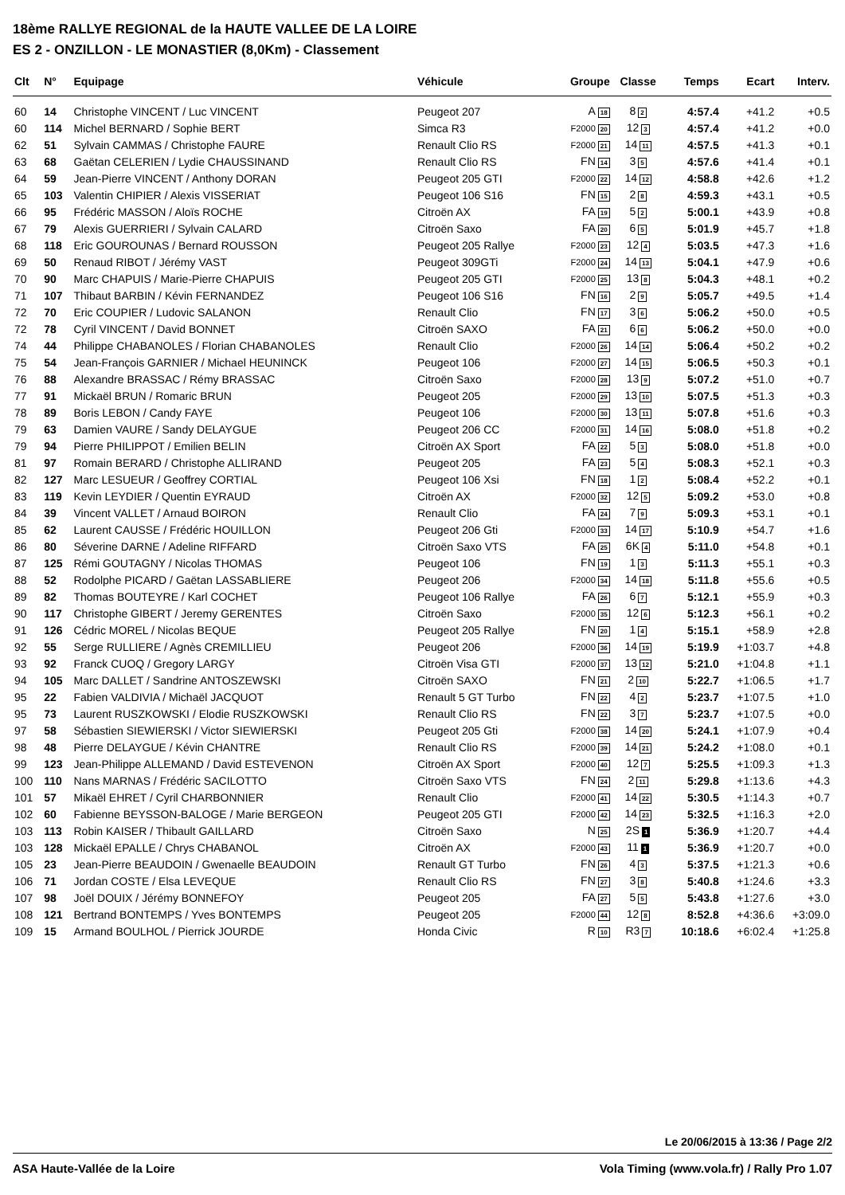18ème RALLYE REGIONAL de la HAUTE VALLEE DE LA LOIRE
ES 2 - ONZILLON - LE MONASTIER (8,0Km) - Classement
| Clt | N° | Equipage | Véhicule | Groupe | Classe | Temps | Ecart | Interv. |
| --- | --- | --- | --- | --- | --- | --- | --- | --- |
| 60 | 14 | Christophe VINCENT / Luc VINCENT | Peugeot 207 | A 18 | 8 2 | 4:57.4 | +41.2 | +0.5 |
| 60 | 114 | Michel BERNARD / Sophie BERT | Simca R3 | F2000 20 | 12 3 | 4:57.4 | +41.2 | +0.0 |
| 62 | 51 | Sylvain CAMMAS / Christophe FAURE | Renault Clio RS | F2000 21 | 14 11 | 4:57.5 | +41.3 | +0.1 |
| 63 | 68 | Gaëtan CELERIEN / Lydie CHAUSSINAND | Renault Clio RS | FN 14 | 3 5 | 4:57.6 | +41.4 | +0.1 |
| 64 | 59 | Jean-Pierre VINCENT / Anthony DORAN | Peugeot 205 GTI | F2000 22 | 14 12 | 4:58.8 | +42.6 | +1.2 |
| 65 | 103 | Valentin CHIPIER / Alexis VISSERIAT | Peugeot 106 S16 | FN 15 | 2 8 | 4:59.3 | +43.1 | +0.5 |
| 66 | 95 | Frédéric MASSON / Aloïs ROCHE | Citroën AX | FA 19 | 5 2 | 5:00.1 | +43.9 | +0.8 |
| 67 | 79 | Alexis GUERRIERI / Sylvain CALARD | Citroën Saxo | FA 20 | 6 5 | 5:01.9 | +45.7 | +1.8 |
| 68 | 118 | Eric GOUROUNAS / Bernard ROUSSON | Peugeot 205 Rallye | F2000 23 | 12 4 | 5:03.5 | +47.3 | +1.6 |
| 69 | 50 | Renaud RIBOT / Jérémy VAST | Peugeot 309GTi | F2000 24 | 14 13 | 5:04.1 | +47.9 | +0.6 |
| 70 | 90 | Marc CHAPUIS / Marie-Pierre CHAPUIS | Peugeot 205 GTI | F2000 25 | 13 8 | 5:04.3 | +48.1 | +0.2 |
| 71 | 107 | Thibaut BARBIN / Kévin FERNANDEZ | Peugeot 106 S16 | FN 16 | 2 9 | 5:05.7 | +49.5 | +1.4 |
| 72 | 70 | Eric COUPIER / Ludovic SALANON | Renault Clio | FN 17 | 3 6 | 5:06.2 | +50.0 | +0.5 |
| 72 | 78 | Cyril VINCENT / David BONNET | Citroën SAXO | FA 21 | 6 6 | 5:06.2 | +50.0 | +0.0 |
| 74 | 44 | Philippe CHABANOLES / Florian CHABANOLES | Renault Clio | F2000 26 | 14 14 | 5:06.4 | +50.2 | +0.2 |
| 75 | 54 | Jean-François GARNIER / Michael HEUNINCK | Peugeot 106 | F2000 27 | 14 15 | 5:06.5 | +50.3 | +0.1 |
| 76 | 88 | Alexandre BRASSAC / Rémy BRASSAC | Citroën Saxo | F2000 28 | 13 9 | 5:07.2 | +51.0 | +0.7 |
| 77 | 91 | Mickaël BRUN / Romaric BRUN | Peugeot 205 | F2000 29 | 13 10 | 5:07.5 | +51.3 | +0.3 |
| 78 | 89 | Boris LEBON / Candy FAYE | Peugeot 106 | F2000 30 | 13 11 | 5:07.8 | +51.6 | +0.3 |
| 79 | 63 | Damien VAURE / Sandy DELAYGUE | Peugeot 206 CC | F2000 31 | 14 16 | 5:08.0 | +51.8 | +0.2 |
| 79 | 94 | Pierre PHILIPPOT / Emilien BELIN | Citroën AX Sport | FA 22 | 5 3 | 5:08.0 | +51.8 | +0.0 |
| 81 | 97 | Romain BERARD / Christophe ALLIRAND | Peugeot 205 | FA 23 | 5 4 | 5:08.3 | +52.1 | +0.3 |
| 82 | 127 | Marc LESUEUR / Geoffrey CORTIAL | Peugeot 106 Xsi | FN 18 | 1 2 | 5:08.4 | +52.2 | +0.1 |
| 83 | 119 | Kevin LEYDIER / Quentin EYRAUD | Citroën AX | F2000 32 | 12 5 | 5:09.2 | +53.0 | +0.8 |
| 84 | 39 | Vincent VALLET / Arnaud BOIRON | Renault Clio | FA 24 | 7 9 | 5:09.3 | +53.1 | +0.1 |
| 85 | 62 | Laurent CAUSSE / Frédéric HOUILLON | Peugeot 206 Gti | F2000 33 | 14 17 | 5:10.9 | +54.7 | +1.6 |
| 86 | 80 | Séverine DARNE / Adeline RIFFARD | Citroën Saxo VTS | FA 25 | 6K 4 | 5:11.0 | +54.8 | +0.1 |
| 87 | 125 | Rémi GOUTAGNY / Nicolas THOMAS | Peugeot 106 | FN 19 | 1 3 | 5:11.3 | +55.1 | +0.3 |
| 88 | 52 | Rodolphe PICARD / Gaëtan LASSABLIERE | Peugeot 206 | F2000 34 | 14 18 | 5:11.8 | +55.6 | +0.5 |
| 89 | 82 | Thomas BOUTEYRE / Karl COCHET | Peugeot 106 Rallye | FA 26 | 6 7 | 5:12.1 | +55.9 | +0.3 |
| 90 | 117 | Christophe GIBERT / Jeremy GERENTES | Citroën Saxo | F2000 35 | 12 6 | 5:12.3 | +56.1 | +0.2 |
| 91 | 126 | Cédric MOREL / Nicolas BEQUE | Peugeot 205 Rallye | FN 20 | 1 4 | 5:15.1 | +58.9 | +2.8 |
| 92 | 55 | Serge RULLIERE / Agnès CREMILLIEU | Peugeot 206 | F2000 36 | 14 19 | 5:19.9 | +1:03.7 | +4.8 |
| 93 | 92 | Franck CUOQ / Gregory LARGY | Citroën Visa GTI | F2000 37 | 13 12 | 5:21.0 | +1:04.8 | +1.1 |
| 94 | 105 | Marc DALLET / Sandrine ANTOSZEWSKI | Citroën SAXO | FN 21 | 2 10 | 5:22.7 | +1:06.5 | +1.7 |
| 95 | 22 | Fabien VALDIVIA / Michaël JACQUOT | Renault 5 GT Turbo | FN 22 | 4 2 | 5:23.7 | +1:07.5 | +1.0 |
| 95 | 73 | Laurent RUSZKOWSKI / Elodie RUSZKOWSKI | Renault Clio RS | FN 22 | 3 7 | 5:23.7 | +1:07.5 | +0.0 |
| 97 | 58 | Sébastien SIEWIERSKI / Victor SIEWIERSKI | Peugeot 205 Gti | F2000 38 | 14 20 | 5:24.1 | +1:07.9 | +0.4 |
| 98 | 48 | Pierre DELAYGUE / Kévin CHANTRE | Renault Clio RS | F2000 39 | 14 21 | 5:24.2 | +1:08.0 | +0.1 |
| 99 | 123 | Jean-Philippe ALLEMAND / David ESTEVENON | Citroën AX Sport | F2000 40 | 12 7 | 5:25.5 | +1:09.3 | +1.3 |
| 100 | 110 | Nans MARNAS / Frédéric SACILOTTO | Citroën Saxo VTS | FN 24 | 2 11 | 5:29.8 | +1:13.6 | +4.3 |
| 101 | 57 | Mikaël EHRET / Cyril CHARBONNIER | Renault Clio | F2000 41 | 14 22 | 5:30.5 | +1:14.3 | +0.7 |
| 102 | 60 | Fabienne BEYSSON-BALOGE / Marie BERGEON | Peugeot 205 GTI | F2000 42 | 14 23 | 5:32.5 | +1:16.3 | +2.0 |
| 103 | 113 | Robin KAISER / Thibault GAILLARD | Citroën Saxo | N 25 | 2S 1 | 5:36.9 | +1:20.7 | +4.4 |
| 103 | 128 | Mickaël EPALLE / Chrys CHABANOL | Citroën AX | F2000 43 | 11 1 | 5:36.9 | +1:20.7 | +0.0 |
| 105 | 23 | Jean-Pierre BEAUDOIN / Gwenaelle BEAUDOIN | Renault GT Turbo | FN 26 | 4 3 | 5:37.5 | +1:21.3 | +0.6 |
| 106 | 71 | Jordan COSTE / Elsa LEVEQUE | Renault Clio RS | FN 27 | 3 8 | 5:40.8 | +1:24.6 | +3.3 |
| 107 | 98 | Joël DOUIX / Jérémy BONNEFOY | Peugeot 205 | FA 27 | 5 5 | 5:43.8 | +1:27.6 | +3.0 |
| 108 | 121 | Bertrand BONTEMPS / Yves BONTEMPS | Peugeot 205 | F2000 44 | 12 8 | 8:52.8 | +4:36.6 | +3:09.0 |
| 109 | 15 | Armand BOULHOL / Pierrick JOURDE | Honda Civic | R 10 | R3 7 | 10:18.6 | +6:02.4 | +1:25.8 |
Le 20/06/2015 à 13:36 / Page 2/2
ASA Haute-Vallée de la Loire Vola Timing (www.vola.fr) / Rally Pro 1.07